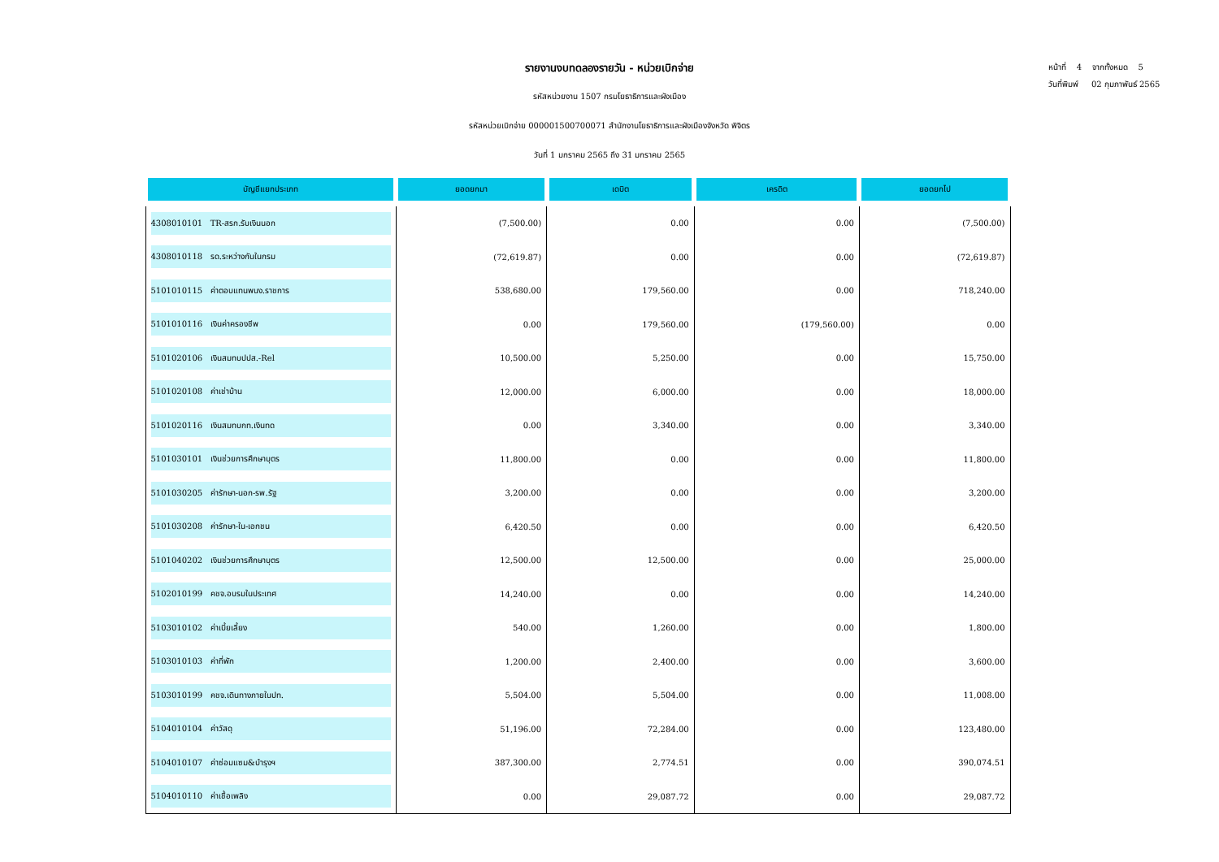รายงานงบทดลองรายวัน - หน่วยเบิกจ่าย
รหัสหน่วยงาน 1507 กรมโยธาธิการและผังเมือง
รหัสหน่วยเบิกจ่าย 000001500700071 สำนักงานโยธาธิการและผังเมืองจังหวัด พิจิตร
วันที่ 1 มกราคม 2565 ถึง 31 มกราคม 2565
หน้าที่ 4 จากทั้งหมด 5
วันที่พิมพ์ 02 กุมภาพันธ์ 2565
| บัญชีแยกประเภท | ยอดยกมา | เดบิต | เครดิต | ยอดยกไป |
| --- | --- | --- | --- | --- |
| 4308010101 TR-สรก.รับเงินนอก | (7,500.00) | 0.00 | 0.00 | (7,500.00) |
| 4308010118 รด.ระหว่างกันในกรม | (72,619.87) | 0.00 | 0.00 | (72,619.87) |
| 5101010115 ค่าตอบแทนพนง.ราชการ | 538,680.00 | 179,560.00 | 0.00 | 718,240.00 |
| 5101010116 เงินค่าครองชีพ | 0.00 | 179,560.00 | (179,560.00) | 0.00 |
| 5101020106 เงินสมทบปปส.-Rel | 10,500.00 | 5,250.00 | 0.00 | 15,750.00 |
| 5101020108 ค่าเช่าบ้าน | 12,000.00 | 6,000.00 | 0.00 | 18,000.00 |
| 5101020116 เงินสมทบกท.เงินทด | 0.00 | 3,340.00 | 0.00 | 3,340.00 |
| 5101030101 เงินช่วยการศึกษาบุตร | 11,800.00 | 0.00 | 0.00 | 11,800.00 |
| 5101030205 ค่ารักษา-นอก-รพ.รัฐ | 3,200.00 | 0.00 | 0.00 | 3,200.00 |
| 5101030208 ค่ารักษา-ใน-เอกชน | 6,420.50 | 0.00 | 0.00 | 6,420.50 |
| 5101040202 เงินช่วยการศึกษาบุตร | 12,500.00 | 12,500.00 | 0.00 | 25,000.00 |
| 5102010199 คชจ.อบรมในประเทศ | 14,240.00 | 0.00 | 0.00 | 14,240.00 |
| 5103010102 ค่าเบี้ยเลี้ยง | 540.00 | 1,260.00 | 0.00 | 1,800.00 |
| 5103010103 ค่าที่พัก | 1,200.00 | 2,400.00 | 0.00 | 3,600.00 |
| 5103010199 คชจ.เดินทางภายในปท. | 5,504.00 | 5,504.00 | 0.00 | 11,008.00 |
| 5104010104 ค่าวัสดุ | 51,196.00 | 72,284.00 | 0.00 | 123,480.00 |
| 5104010107 ค่าซ่อมแซม&บำรุงฯ | 387,300.00 | 2,774.51 | 0.00 | 390,074.51 |
| 5104010110 ค่าเชื้อเพลิง | 0.00 | 29,087.72 | 0.00 | 29,087.72 |